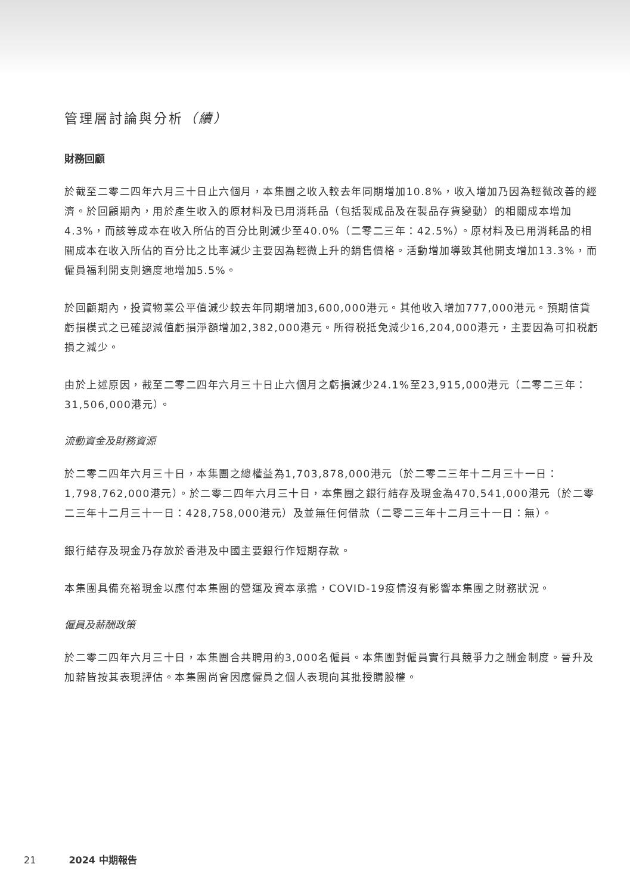管理層討論與分析（續）
財務回顧
於截至二零二四年六月三十日止六個月，本集團之收入較去年同期增加10.8%，收入增加乃因為輕微改善的經濟。於回顧期內，用於產生收入的原材料及已用消耗品（包括製成品及在製品存貨變動）的相關成本增加4.3%，而該等成本在收入所佔的百分比則減少至40.0%（二零二三年：42.5%）。原材料及已用消耗品的相關成本在收入所佔的百分比之比率減少主要因為輕微上升的銷售價格。活動增加導致其他開支增加13.3%，而僱員福利開支則適度地增加5.5%。
於回顧期內，投資物業公平值減少較去年同期增加3,600,000港元。其他收入增加777,000港元。預期信貸虧損模式之已確認減值虧損淨額增加2,382,000港元。所得税抵免減少16,204,000港元，主要因為可扣税虧損之減少。
由於上述原因，截至二零二四年六月三十日止六個月之虧損減少24.1%至23,915,000港元（二零二三年：31,506,000港元）。
流動資金及財務資源
於二零二四年六月三十日，本集團之總權益為1,703,878,000港元（於二零二三年十二月三十一日：1,798,762,000港元）。於二零二四年六月三十日，本集團之銀行結存及現金為470,541,000港元（於二零二三年十二月三十一日：428,758,000港元）及並無任何借款（二零二三年十二月三十一日：無）。
銀行結存及現金乃存放於香港及中國主要銀行作短期存款。
本集團具備充裕現金以應付本集團的營運及資本承擔，COVID-19疫情沒有影響本集團之財務狀況。
僱員及薪酬政策
於二零二四年六月三十日，本集團合共聘用約3,000名僱員。本集團對僱員實行具競爭力之酬金制度。晉升及加薪皆按其表現評估。本集團尚會因應僱員之個人表現向其批授購股權。
21 2024 中期報告